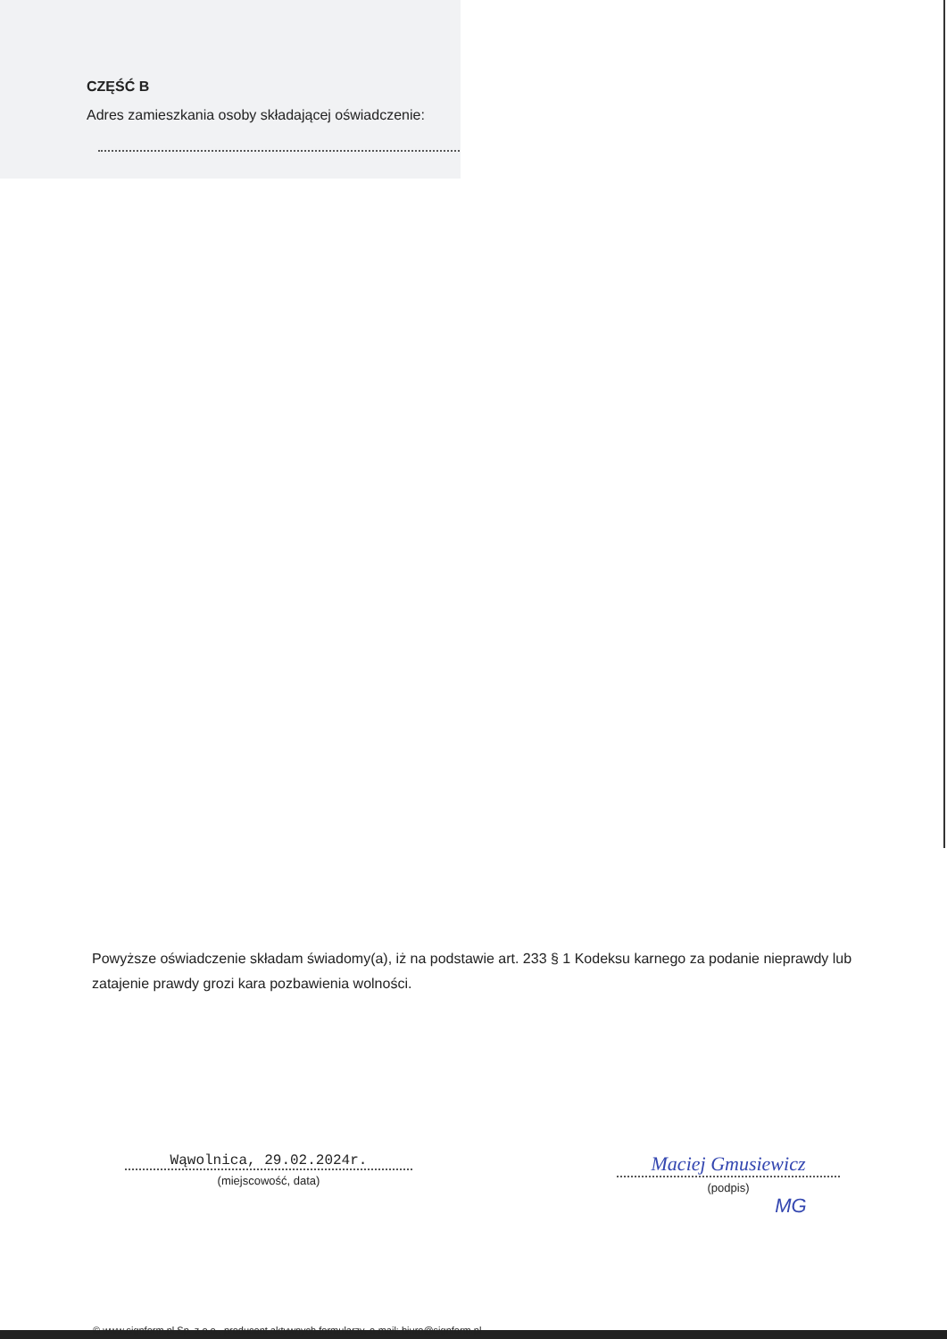CZĘŚĆ B
Adres zamieszkania osoby składającej oświadczenie:
Powyższe oświadczenie składam świadomy(a), iż na podstawie art. 233 § 1 Kodeksu karnego za podanie nieprawdy lub zatajenie prawdy grozi kara pozbawienia wolności.
Wąwolnica, 29.02.2024r.
(miejscowość, data)
Maciej Gmusiewicz
(podpis)
MG
© www.signform.pl Sp. z o.o., producent aktywnych formularzy, e-mail: biuro@signform.pl